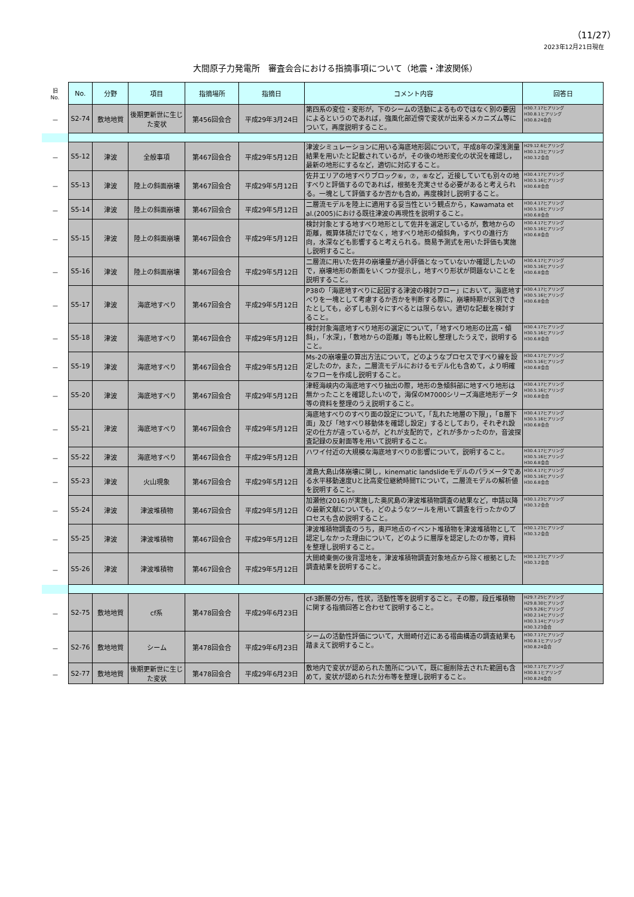（11/27）
2023年12月21日現在
大間原子力発電所　審査会合における指摘事項について（地震・津波関係）
| 旧 No. | No. | 分野 | 項目 | 指摘場所 | 指摘日 | コメント内容 | 回答日 |
| --- | --- | --- | --- | --- | --- | --- | --- |
| － | S2-74 | 敷地地質 | 後期更新世に生じた変状 | 第456回会合 | 平成29年3月24日 | 第四系の変位・変形が，下のシームの活動によるものではなく別の要因によるというのであれば，強風化部近傍で変状が出来るメカニズム等について，再度説明すること。 | H30.7.17ヒアリング H30.8.1ヒアリング H30.8.24会合 |
| － | S5-12 | 津波 | 全般事項 | 第467回会合 | 平成29年5月12日 | 津波シミュレーションに用いる海底地形図について，平成8年の深浅測量結果を用いたと記載されているが，その後の地形変化の状況を確認し，最新の地形にするなど，適切に対応すること。 | H29.12.6ヒアリング H30.1.23ヒアリング H30.3.2会合 |
| － | S5-13 | 津波 | 陸上の斜面崩壊 | 第467回会合 | 平成29年5月12日 | 佐井エリアの地すべりブロック⑥，⑦，⑧など，近接していても別々の地すべりと評価するのであれば，根拠を充実させる必要があると考えられる。一塊として評価するか否かも含め，再度検討し説明すること。 | H30.4.17ヒアリング H30.5.16ヒアリング H30.6.8会合 |
| － | S5-14 | 津波 | 陸上の斜面崩壊 | 第467回会合 | 平成29年5月12日 | 二層流モデルを陸上に適用する妥当性という観点から，Kawamata et al.(2005)における既往津波の再現性を説明すること。 | H30.4.17ヒアリング H30.5.16ヒアリング H30.6.8会合 |
| － | S5-15 | 津波 | 陸上の斜面崩壊 | 第467回会合 | 平成29年5月12日 | 検討対象とする地すべり地形として佐井を選定しているが，敷地からの距離，概算体積だけでなく，地すべり地形の傾斜角，すべりの進行方向，水深なども影響すると考えられる。簡易予測式を用いた評価も実施し説明すること。 | H30.4.17ヒアリング H30.5.16ヒアリング H30.6.8会合 |
| － | S5-16 | 津波 | 陸上の斜面崩壊 | 第467回会合 | 平成29年5月12日 | 二層流に用いた佐井の崩壊量が過小評価となっていないか確認したいので，崩壊地形の断面をいくつか提示し，地すべり形状が問題ないことを説明すること。 | H30.4.17ヒアリング H30.5.16ヒアリング H30.6.8会合 |
| － | S5-17 | 津波 | 海底地すべり | 第467回会合 | 平成29年5月12日 | P38の「海底地すべりに起因する津波の検討フロー」において，海底地すべりを一塊として考慮するか否かを判断する際に，崩壊時期が区別できたとしても，必ずしも別々にすべるとは限らない。適切な記載を検討すること。 | H30.4.17ヒアリング H30.5.16ヒアリング H30.6.8会合 |
| － | S5-18 | 津波 | 海底地すべり | 第467回会合 | 平成29年5月12日 | 検討対象海底地すべり地形の選定について，「地すべり地形の比高・傾斜」，「水深」，「敷地からの距離」等も比較し整理したうえで，説明すること。 | H30.4.17ヒアリング H30.5.16ヒアリング H30.6.8会合 |
| － | S5-19 | 津波 | 海底地すべり | 第467回会合 | 平成29年5月12日 | Ms-2の崩壊量の算出方法について，どのようなプロセスですべり線を設定したのか，また，二層流モデルにおけるモデル化も含めて，より明確なフローを作成し説明すること。 | H30.4.17ヒアリング H30.5.16ヒアリング H30.6.8会合 |
| － | S5-20 | 津波 | 海底地すべり | 第467回会合 | 平成29年5月12日 | 津軽海峡内の海底地すべり抽出の際，地形の急傾斜部に地すべり地形は無かったことを確認したいので，海保のM7000シリーズ海底地形データ等の資料を整理のうえ説明すること。 | H30.4.17ヒアリング H30.5.16ヒアリング H30.6.8会合 |
| － | S5-21 | 津波 | 海底地すべり | 第467回会合 | 平成29年5月12日 | 海底地すべりのすべり面の設定について，「乱れた地層の下限」，「B層下面」及び「地すべり移動体を確認し設定」するとしており，それぞれ設定の仕方が違っているが，どれが支配的で，どれが多かったのか，音波探査記録の反射面等を用いて説明すること。 | H30.4.17ヒアリング H30.5.16ヒアリング H30.6.8会合 |
| － | S5-22 | 津波 | 海底地すべり | 第467回会合 | 平成29年5月12日 | ハワイ付近の大規模な海底地すべりの影響について，説明すること。 | H30.4.17ヒアリング H30.5.16ヒアリング H30.6.8会合 |
| － | S5-23 | 津波 | 火山現象 | 第467回会合 | 平成29年5月12日 | 渡島大島山体崩壊に関し，kinematic landslideモデルのパラメータである水平移動速度Uと比高変位継続時間Tについて，二層流モデルの解析値を説明すること。 | H30.4.17ヒアリング H30.5.16ヒアリング H30.6.8会合 |
| － | S5-24 | 津波 | 津波堆積物 | 第467回会合 | 平成29年5月12日 | 加瀬他(2016)が実施した奥尻島の津波堆積物調査の結果など，申請以降の最新文献についても，どのようなツールを用いて調査を行ったかのプロセスも含め説明すること。 | H30.1.23ヒアリング H30.3.2会合 |
| － | S5-25 | 津波 | 津波堆積物 | 第467回会合 | 平成29年5月12日 | 津波堆積物調査のうち，奥戸地点のイベント堆積物を津波堆積物として認定しなかった理由について，どのように層厚を認定したのか等，資料を整理し説明すること。 | H30.1.23ヒアリング H30.3.2会合 |
| － | S5-26 | 津波 | 津波堆積物 | 第467回会合 | 平成29年5月12日 | 大間崎東側の後背湿地を，津波堆積物調査対象地点から除く根拠とした調査結果を説明すること。 | H30.1.23ヒアリング H30.3.2会合 |
| － | S2-75 | 敷地地質 | cf系 | 第478回会合 | 平成29年6月23日 | cf-3断層の分布，性状，活動性等を説明すること。その際，段丘堆積物に関する指摘回答と合わせて説明すること。 | H29.7.25ヒアリング H29.8.30ヒアリング H29.9.26ヒアリング H30.2.14ヒアリング H30.3.14ヒアリング H30.3.23会合 |
| － | S2-76 | 敷地地質 | シーム | 第478回会合 | 平成29年6月23日 | シームの活動性評価について，大間崎付近にある褶曲構造の調査結果も踏まえて説明すること。 | H30.7.17ヒアリング H30.8.1ヒアリング H30.8.24会合 |
| － | S2-77 | 敷地地質 | 後期更新世に生じた変状 | 第478回会合 | 平成29年6月23日 | 敷地内で変状が認められた箇所について，既に掘削除去された範囲も含めて，変状が認められた分布等を整理し説明すること。 | H30.7.17ヒアリング H30.8.1ヒアリング H30.8.24会合 |